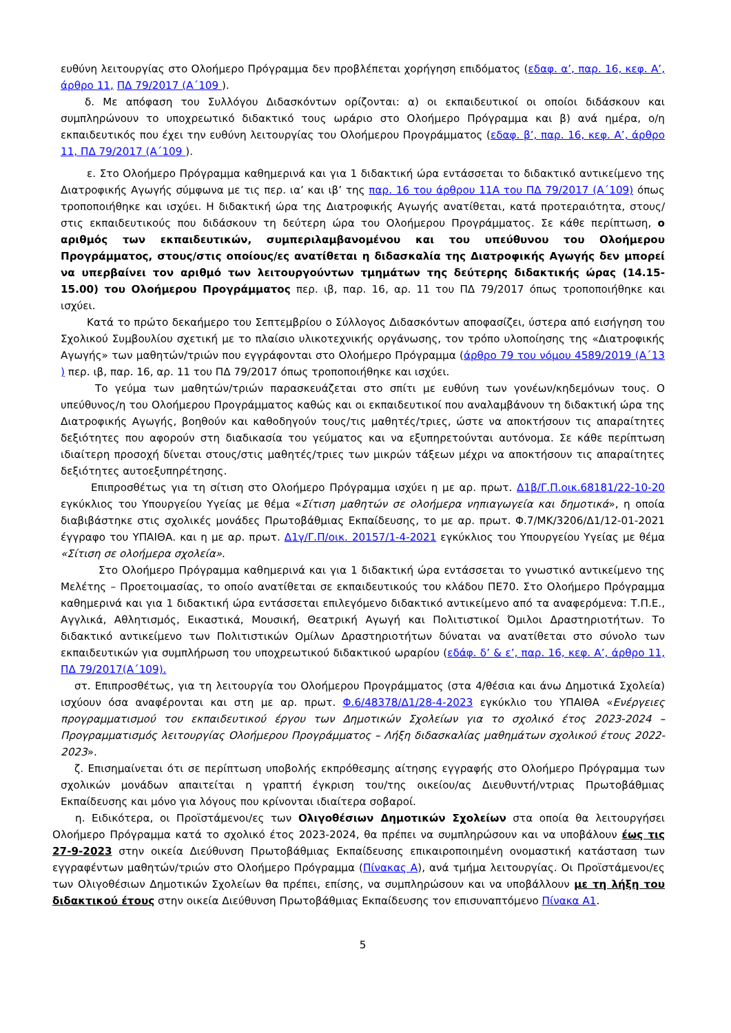ευθύνη λειτουργίας στο Ολοήμερο Πρόγραμμα δεν προβλέπεται χορήγηση επιδόματος (εδαφ. α’, παρ. 16, κεφ. Α’, άρθρο 11, ΠΔ 79/2017 (Α΄109 ).
δ. Με απόφαση του Συλλόγου Διδασκόντων ορίζονται: α) οι εκπαιδευτικοί οι οποίοι διδάσκουν και συμπληρώνουν το υποχρεωτικό διδακτικό τους ωράριο στο Ολοήμερο Πρόγραμμα και β) ανά ημέρα, ο/η εκπαιδευτικός που έχει την ευθύνη λειτουργίας του Ολοήμερου Προγράμματος (εδαφ. β’, παρ. 16, κεφ. Α’, άρθρο 11, ΠΔ 79/2017 (Α΄109 ).
ε. Στο Ολοήμερο Πρόγραμμα καθημερινά και για 1 διδακτική ώρα εντάσσεται το διδακτικό αντικείμενο της Διατροφικής Αγωγής σύμφωνα με τις περ. ια’ και ιβ’ της παρ. 16 του άρθρου 11Α του ΠΔ 79/2017 (Α΄109) όπως τροποποιήθηκε και ισχύει. Η διδακτική ώρα της Διατροφικής Αγωγής ανατίθεται, κατά προτεραιότητα, στους/στις εκπαιδευτικούς που διδάσκουν τη δεύτερη ώρα του Ολοήμερου Προγράμματος. Σε κάθε περίπτωση, ο αριθμός των εκπαιδευτικών, συμπεριλαμβανομένου και του υπεύθυνου του Ολοήμερου Προγράμματος, στους/στις οποίους/ες ανατίθεται η διδασκαλία της Διατροφικής Αγωγής δεν μπορεί να υπερβαίνει τον αριθμό των λειτουργούντων τμημάτων της δεύτερης διδακτικής ώρας (14.15-15.00) του Ολοήμερου Προγράμματος περ. ιβ, παρ. 16, αρ. 11 του ΠΔ 79/2017 όπως τροποποιήθηκε και ισχύει.
Κατά το πρώτο δεκαήμερο του Σεπτεμβρίου ο Σύλλογος Διδασκόντων αποφασίζει, ύστερα από εισήγηση του Σχολικού Συμβουλίου σχετική με το πλαίσιο υλικοτεχνικής οργάνωσης, τον τρόπο υλοποίησης της «Διατροφικής Αγωγής» των μαθητών/τριών που εγγράφονται στο Ολοήμερο Πρόγραμμα (άρθρο 79 του νόμου 4589/2019 (Α΄13 ) περ. ιβ, παρ. 16, αρ. 11 του ΠΔ 79/2017 όπως τροποποιήθηκε και ισχύει.
Το γεύμα των μαθητών/τριών παρασκευάζεται στο σπίτι με ευθύνη των γονέων/κηδεμόνων τους. Ο υπεύθυνος/η του Ολοήμερου Προγράμματος καθώς και οι εκπαιδευτικοί που αναλαμβάνουν τη διδακτική ώρα της Διατροφικής Αγωγής, βοηθούν και καθοδηγούν τους/τις μαθητές/τριες, ώστε να αποκτήσουν τις απαραίτητες δεξιότητες που αφορούν στη διαδικασία του γεύματος και να εξυπηρετούνται αυτόνομα. Σε κάθε περίπτωση ιδιαίτερη προσοχή δίνεται στους/στις μαθητές/τριες των μικρών τάξεων μέχρι να αποκτήσουν τις απαραίτητες δεξιότητες αυτοεξυπηρέτησης.
Επιπροσθέτως για τη σίτιση στο Ολοήμερο Πρόγραμμα ισχύει η με αρ. πρωτ. Δ1β/Γ.Π.οικ.68181/22-10-20 εγκύκλιος του Υπουργείου Υγείας με θέμα «Σίτιση μαθητών σε ολοήμερα νηπιαγωγεία και δημοτικά», η οποία διαβιβάστηκε στις σχολικές μονάδες Πρωτοβάθμιας Εκπαίδευσης, το με αρ. πρωτ. Φ.7/ΜΚ/3206/Δ1/12-01-2021 έγγραφο του ΥΠΑΙΘΑ. και η με αρ. πρωτ. Δ1γ/Γ.Π/οικ. 20157/1-4-2021 εγκύκλιος του Υπουργείου Υγείας με θέμα «Σίτιση σε ολοήμερα σχολεία».
Στο Ολοήμερο Πρόγραμμα καθημερινά και για 1 διδακτική ώρα εντάσσεται το γνωστικό αντικείμενο της Μελέτης – Προετοιμασίας, το οποίο ανατίθεται σε εκπαιδευτικούς του κλάδου ΠΕ70. Στο Ολοήμερο Πρόγραμμα καθημερινά και για 1 διδακτική ώρα εντάσσεται επιλεγόμενο διδακτικό αντικείμενο από τα αναφερόμενα: Τ.Π.Ε., Αγγλικά, Αθλητισμός, Εικαστικά, Μουσική, Θεατρική Αγωγή και Πολιτιστικοί Όμιλοι Δραστηριοτήτων. Το διδακτικό αντικείμενο των Πολιτιστικών Ομίλων Δραστηριοτήτων δύναται να ανατίθεται στο σύνολο των εκπαιδευτικών για συμπλήρωση του υποχρεωτικού διδακτικού ωραρίου (εδάφ. δ’ & ε’, παρ. 16, κεφ. Α’, άρθρο 11, ΠΔ 79/2017(Α΄109).
στ. Επιπροσθέτως, για τη λειτουργία του Ολοήμερου Προγράμματος (στα 4/θέσια και άνω Δημοτικά Σχολεία) ισχύουν όσα αναφέρονται και στη με αρ. πρωτ. Φ.6/48378/Δ1/28-4-2023 εγκύκλιο του ΥΠΑΙΘΑ «Ενέργειες προγραμματισμού του εκπαιδευτικού έργου των Δημοτικών Σχολείων για το σχολικό έτος 2023-2024 – Προγραμματισμός λειτουργίας Ολοήμερου Προγράμματος – Λήξη διδασκαλίας μαθημάτων σχολικού έτους 2022-2023».
ζ. Επισημαίνεται ότι σε περίπτωση υποβολής εκπρόθεσμης αίτησης εγγραφής στο Ολοήμερο Πρόγραμμα των σχολικών μονάδων απαιτείται η γραπτή έγκριση του/της οικείου/ας Διευθυντή/ντριας Πρωτοβάθμιας Εκπαίδευσης και μόνο για λόγους που κρίνονται ιδιαίτερα σοβαροί.
η. Ειδικότερα, οι Προϊστάμενοι/ες των Ολιγοθέσιων Δημοτικών Σχολείων στα οποία θα λειτουργήσει Ολοήμερο Πρόγραμμα κατά το σχολικό έτος 2023-2024, θα πρέπει να συμπληρώσουν και να υποβάλουν έως τις 27-9-2023 στην οικεία Διεύθυνση Πρωτοβάθμιας Εκπαίδευσης επικαιροποιημένη ονομαστική κατάσταση των εγγραφέντων μαθητών/τριών στο Ολοήμερο Πρόγραμμα (Πίνακας Α), ανά τμήμα λειτουργίας. Οι Προϊστάμενοι/ες των Ολιγοθέσιων Δημοτικών Σχολείων θα πρέπει, επίσης, να συμπληρώσουν και να υποβάλλουν με τη λήξη του διδακτικού έτους στην οικεία Διεύθυνση Πρωτοβάθμιας Εκπαίδευσης τον επισυναπτόμενο Πίνακα Α1.
5